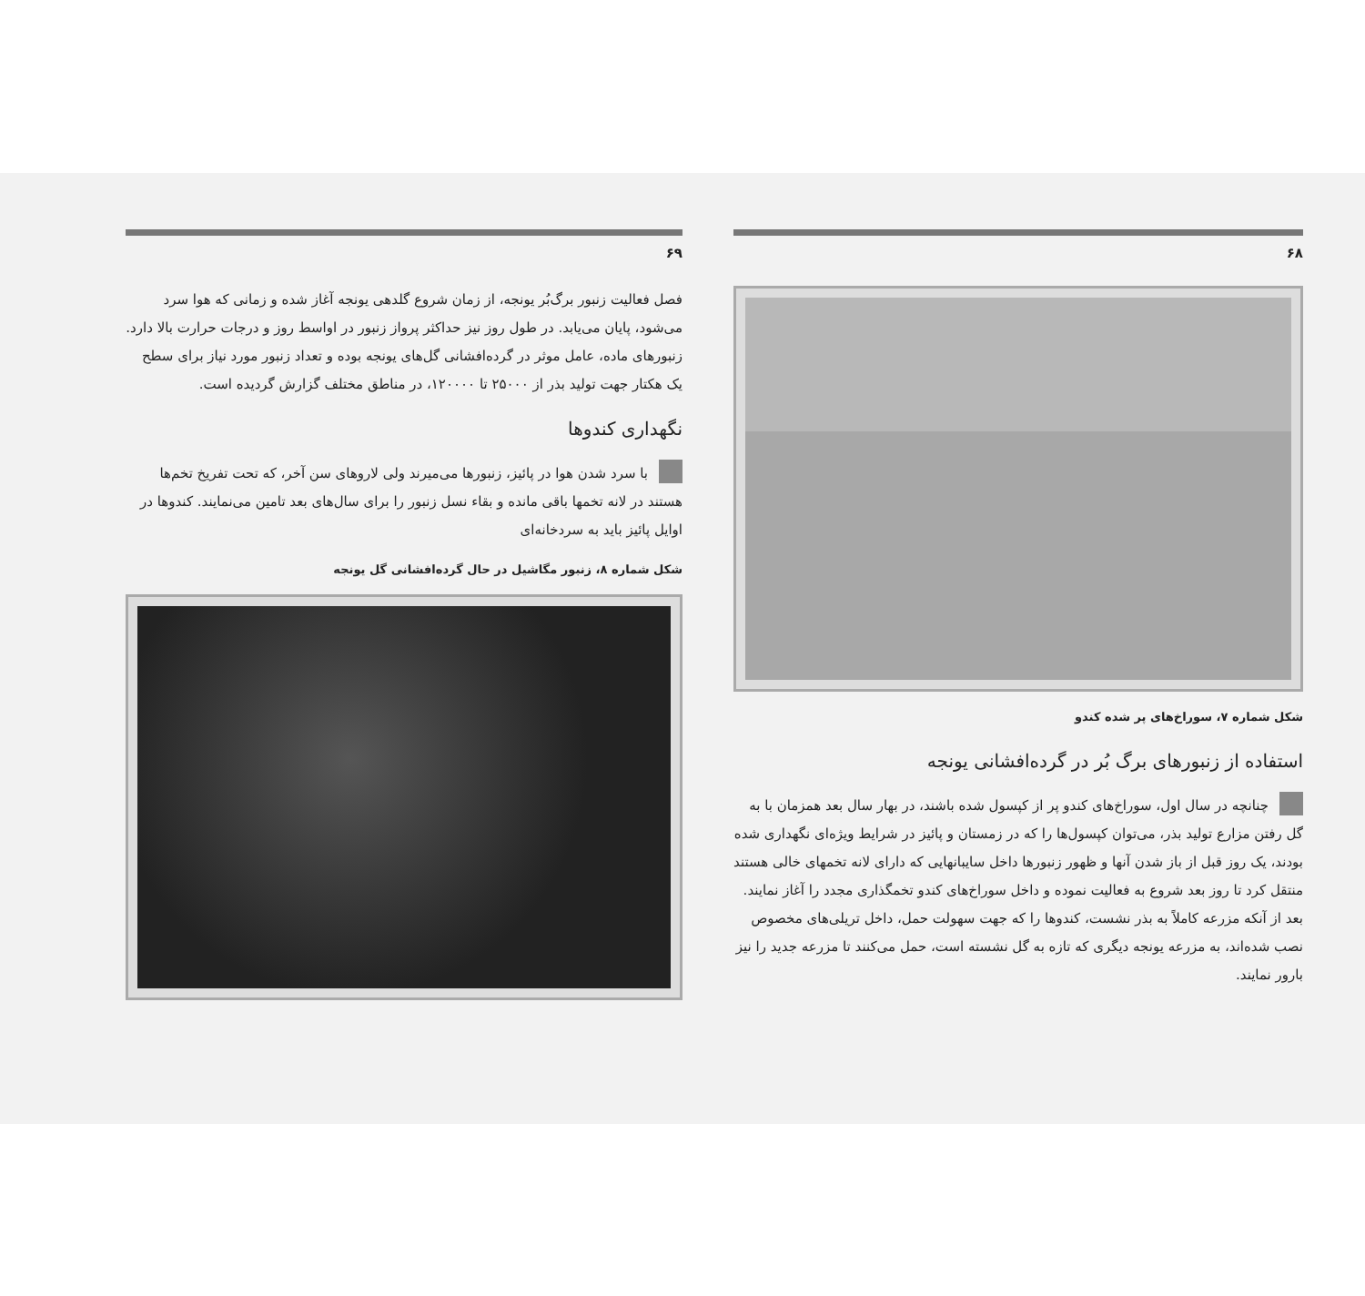۶۸
شکل شماره ۷، سوراخ‌های پر شده کندو
استفاده از زنبورهای برگ بُر در گرده‌افشانی یونجه
چنانچه در سال اول، سوراخ‌های کندو پر از کپسول شده باشند، در بهار سال بعد همزمان با به گل رفتن مزارع تولید بذر، می‌توان کپسول‌ها را که در زمستان و پائیز در شرایط ویژه‌ای نگهداری شده بودند، یک روز قبل از باز شدن آنها و ظهور زنبورها داخل سایبانهایی که دارای لانه تخمهای خالی هستند منتقل کرد تا روز بعد شروع به فعالیت نموده و داخل سوراخ‌های کندو تخمگذاری مجدد را آغاز نمایند.
بعد از آنکه مزرعه کاملاً به بذر نشست، کندوها را که جهت سهولت حمل، داخل تریلی‌های مخصوص نصب شده‌اند، به مزرعه یونجه دیگری که تازه به گل نشسته است، حمل می‌کنند تا مزرعه جدید را نیز بارور نمایند.
۶۹
فصل فعالیت زنبور برگ‌بُر یونجه، از زمان شروع گلدهی یونجه آغاز شده و زمانی که هوا سرد می‌شود، پایان می‌یابد. در طول روز نیز حداکثر پرواز زنبور در اواسط روز و درجات حرارت بالا دارد.
زنبورهای ماده، عامل موثر در گرده‌افشانی گل‌های یونجه بوده و تعداد زنبور مورد نیاز برای سطح یک هکتار جهت تولید بذر از ۲۵۰۰۰ تا ۱۲۰۰۰۰، در مناطق مختلف گزارش گردیده است.
نگهداری کندوها
با سرد شدن هوا در پائیز، زنبورها می‌میرند ولی لاروهای سن آخر، که تحت تفریخ تخم‌ها هستند در لانه تخمها باقی مانده و بقاء نسل زنبور را برای سال‌های بعد تامین می‌نمایند. کندوها در اوایل پائیز باید به سردخانه‌ای
شکل شماره ۸، زنبور مگاشیل در حال گرده‌افشانی گل یونجه